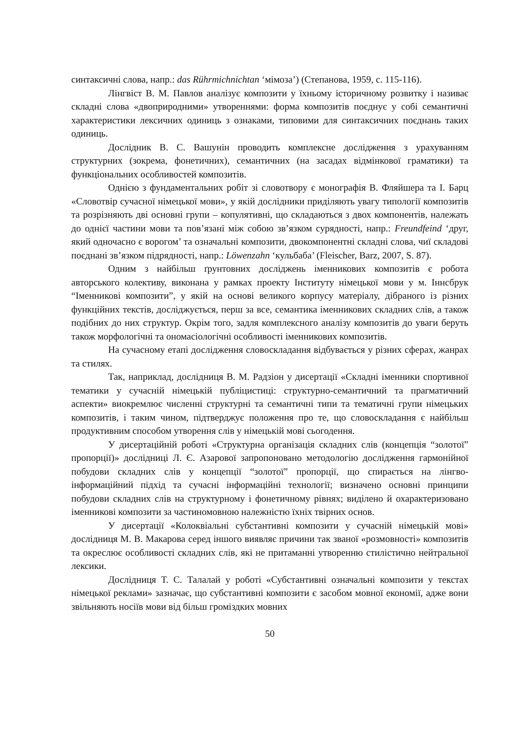синтаксичні слова, напр.: das Rührmichnichtan ‘мімоза’) (Степанова, 1959, с. 115-116).
Лінгвіст В. М. Павлов аналізує композити у їхньому історичному розвитку і називає складні слова «двоприродними» утвореннями: форма композитів поєднує у собі семантичні характеристики лексичних одиниць з ознаками, типовими для синтаксичних поєднань таких одиниць.
Дослідник В. С. Вашунін проводить комплексне дослідження з урахуванням структурних (зокрема, фонетичних), семантичних (на засадах відмінкової граматики) та функціональних особливостей композитів.
Однією з фундаментальних робіт зі словотвору є монографія В. Фляйшера та І. Барц «Словотвір сучасної німецької мови», у якій дослідники приділяють увагу типології композитів та розрізняють дві основні групи – копулятивні, що складаються з двох компонентів, належать до однієї частини мови та пов’язані між собою зв’язком сурядності, напр.: Freundfeind ‘друг, який одночасно є ворогом’ та означальні композити, двокомпонентні складні слова, чиї складові поєднані зв’язком підрядності, напр.: Löwenzahn ‘кульбаба’ (Fleischer, Barz, 2007, S. 87).
Одним з найбільш ґрунтовних досліджень іменникових композитів є робота авторського колективу, виконана у рамках проекту Інституту німецької мови у м. Іннсбрук “Іменникові композити”, у якій на основі великого корпусу матеріалу, дібраного із різних функційних текстів, досліджується, перш за все, семантика іменникових складних слів, а також подібних до них структур. Окрім того, задля комплексного аналізу композитів до уваги беруть також морфологічні та ономасіологічні особливості іменникових композитів.
На сучасному етапі дослідження словоскладання відбувається у різних сферах, жанрах та стилях.
Так, наприклад, дослідниця В. М. Радзіон у дисертації «Складні іменники спортивної тематики у сучасній німецькій публіцистиці: структурно-семантичний та прагматичний аспекти» виокремлює численні структурні та семантичні типи та тематичні групи німецьких композитів, і таким чином, підтверджує положення про те, що словоскладання є найбільш продуктивним способом утворення слів у німецькій мові сьогодення.
У дисертаційній роботі «Структурна організація складних слів (концепція “золотої” пропорції)» дослідниці Л. Є. Азарової запропоновано методологію дослідження гармонійної побудови складних слів у концепції “золотої” пропорції, що спирається на лінгво-інформаційний підхід та сучасні інформаційні технології; визначено основні принципи побудови складних слів на структурному і фонетичному рівнях; виділено й охарактеризовано іменникові композити за частиномовною належністю їхніх твірних основ.
У дисертації «Колоквіальні субстантивні композити у сучасній німецькій мові» дослідниця М. В. Макарова серед іншого виявляє причини так званої «розмовності» композитів та окреслює особливості складних слів, які не притаманні утворенню стилістично нейтральної лексики.
Дослідниця Т. С. Талалай у роботі «Субстантивні означальні композити у текстах німецької реклами» зазначає, що субстантивні композити є засобом мовної економії, адже вони звільняють носіїв мови від більш громіздких мовних
50